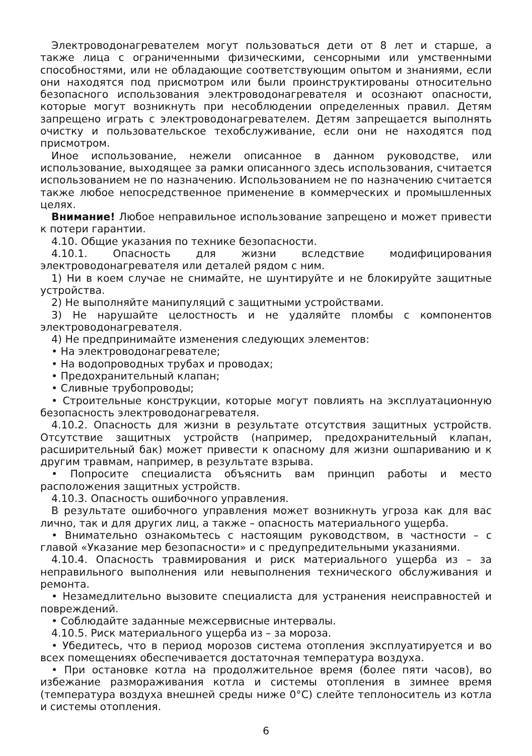Электроводонагревателем могут пользоваться дети от 8 лет и старше, а также лица с ограниченными физическими, сенсорными или умственными способностями, или не обладающие соответствующим опытом и знаниями, если они находятся под присмотром или были проинструктированы относительно безопасного использования электроводонагревателя и осознают опасности, которые могут возникнуть при несоблюдении определенных правил. Детям запрещено играть с электроводонагревателем. Детям запрещается выполнять очистку и пользовательское техобслуживание, если они не находятся под присмотром.
Иное использование, нежели описанное в данном руководстве, или использование, выходящее за рамки описанного здесь использования, считается использованием не по назначению. Использованием не по назначению считается также любое непосредственное применение в коммерческих и промышленных целях.
Внимание! Любое неправильное использование запрещено и может привести к потери гарантии.
4.10. Общие указания по технике безопасности.
4.10.1. Опасность для жизни вследствие модифицирования электроводонагревателя или деталей рядом с ним.
1) Ни в коем случае не снимайте, не шунтируйте и не блокируйте защитные устройства.
2) Не выполняйте манипуляций с защитными устройствами.
3) Не нарушайте целостность и не удаляйте пломбы с компонентов электроводонагревателя.
4) Не предпринимайте изменения следующих элементов:
• На электроводонагревателе;
• На водопроводных трубах и проводах;
• Предохранительный клапан;
• Сливные трубопроводы;
• Строительные конструкции, которые могут повлиять на эксплуатационную безопасность электроводонагревателя.
4.10.2. Опасность для жизни в результате отсутствия защитных устройств. Отсутствие защитных устройств (например, предохранительный клапан, расширительный бак) может привести к опасному для жизни ошпариванию и к другим травмам, например, в результате взрыва.
• Попросите специалиста объяснить вам принцип работы и место расположения защитных устройств.
4.10.3. Опасность ошибочного управления.
В результате ошибочного управления может возникнуть угроза как для вас лично, так и для других лиц, а также – опасность материального ущерба.
• Внимательно ознакомьтесь с настоящим руководством, в частности – с главой «Указание мер безопасности» и с предупредительными указаниями.
4.10.4. Опасность травмирования и риск материального ущерба из – за неправильного выполнения или невыполнения технического обслуживания и ремонта.
• Незамедлительно вызовите специалиста для устранения неисправностей и повреждений.
• Соблюдайте заданные межсервисные интервалы.
4.10.5. Риск материального ущерба из – за мороза.
• Убедитесь, что в период морозов система отопления эксплуатируется и во всех помещениях обеспечивается достаточная температура воздуха.
• При остановке котла на продолжительное время (более пяти часов), во избежание размораживания котла и системы отопления в зимнее время (температура воздуха внешней среды ниже 0°С) слейте теплоноситель из котла и системы отопления.
6